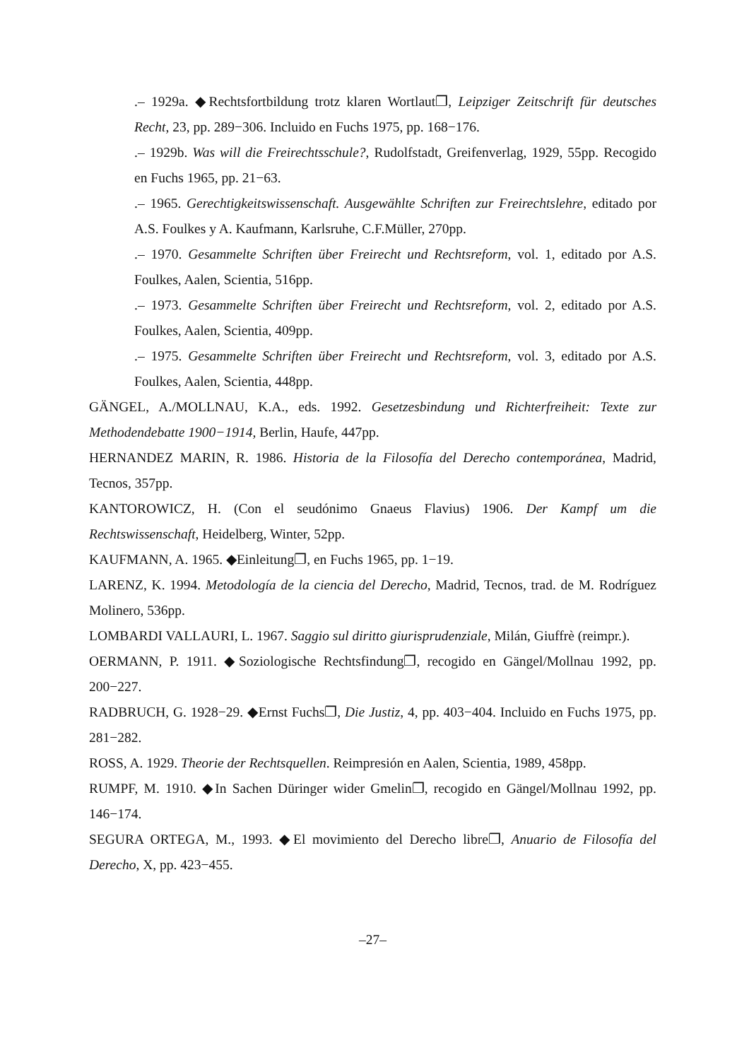.– 1929a. ◆Rechtsfortbildung trotz klaren Wortlaut❐, Leipziger Zeitschrift für deutsches Recht, 23, pp. 289−306. Incluido en Fuchs 1975, pp. 168−176.
.– 1929b. Was will die Freirechtsschule?, Rudolfstadt, Greifenverlag, 1929, 55pp. Recogido en Fuchs 1965, pp. 21−63.
.– 1965. Gerechtigkeitswissenschaft. Ausgewählte Schriften zur Freirechtslehre, editado por A.S. Foulkes y A. Kaufmann, Karlsruhe, C.F.Müller, 270pp.
.– 1970. Gesammelte Schriften über Freirecht und Rechtsreform, vol. 1, editado por A.S. Foulkes, Aalen, Scientia, 516pp.
.– 1973. Gesammelte Schriften über Freirecht und Rechtsreform, vol. 2, editado por A.S. Foulkes, Aalen, Scientia, 409pp.
.– 1975. Gesammelte Schriften über Freirecht und Rechtsreform, vol. 3, editado por A.S. Foulkes, Aalen, Scientia, 448pp.
GÄNGEL, A./MOLLNAU, K.A., eds. 1992. Gesetzesbindung und Richterfreiheit: Texte zur Methodendebatte 1900−1914, Berlin, Haufe, 447pp.
HERNANDEZ MARIN, R. 1986. Historia de la Filosofía del Derecho contemporánea, Madrid, Tecnos, 357pp.
KANTOROWICZ, H. (Con el seudónimo Gnaeus Flavius) 1906. Der Kampf um die Rechtswissenschaft, Heidelberg, Winter, 52pp.
KAUFMANN, A. 1965. ◆Einleitung❐, en Fuchs 1965, pp. 1−19.
LARENZ, K. 1994. Metodología de la ciencia del Derecho, Madrid, Tecnos, trad. de M. Rodríguez Molinero, 536pp.
LOMBARDI VALLAURI, L. 1967. Saggio sul diritto giurisprudenziale, Milán, Giuffrè (reimpr.).
OERMANN, P. 1911. ◆Soziologische Rechtsfindung❐, recogido en Gängel/Mollnau 1992, pp. 200−227.
RADBRUCH, G. 1928−29. ◆Ernst Fuchs❐, Die Justiz, 4, pp. 403−404. Incluido en Fuchs 1975, pp. 281−282.
ROSS, A. 1929. Theorie der Rechtsquellen. Reimpresión en Aalen, Scientia, 1989, 458pp.
RUMPF, M. 1910. ◆In Sachen Düringer wider Gmelin❐, recogido en Gängel/Mollnau 1992, pp. 146−174.
SEGURA ORTEGA, M., 1993. ◆El movimiento del Derecho libre❐, Anuario de Filosofía del Derecho, X, pp. 423−455.
–27–